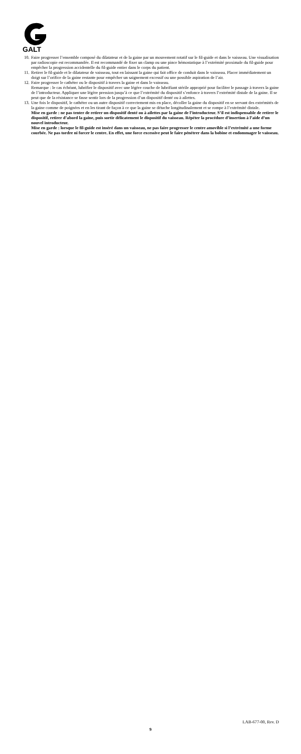GALT
10.
Faire progresser l’ensemble composé du dilatateur et de la gaine par un mouvement rotatif sur le fil-guide et dans le vaisseau. Une visualisation par radioscopie est recommandée. Il est recommandé de fixer un clamp ou une pince hémostatique à l’extrémité proximale du fil-guide pour empêcher la progression accidentelle du fil-guide entier dans le corps du patient.
11.
Retirer le fil-guide et le dilatateur de vaisseau, tout en laissant la gaine qui fait office de conduit dans le vaisseau. Placer immédiatement un doigt sur l’orifice de la gaine restante pour empêcher un saignement excessif ou une possible aspiration de l’air.
12.
Faire progresser le cathéter ou le dispositif à travers la gaine et dans le vaisseau.
Remarque : le cas échéant, lubrifier le dispositif avec une légère couche de lubrifiant stérile approprié pour faciliter le passage à travers la gaine de l’introducteur. Appliquer une légère pression jusqu’à ce que l’extrémité du dispositif s’enfonce à travers l’extrémité distale de la gaine. Il se peut que de la résistance se fasse sentir lors de la progression d’un dispositif denté ou à ailettes.
13.
Une fois le dispositif, le cathéter ou un autre dispositif correctement mis en place, décoller la gaine du dispositif en se servant des extrémités de la gaine comme de poignées et en les tirant de façon à ce que la gaine se détache longitudinalement et se rompe à l’extrémité distale.
Mise en garde : ne pas tenter de retirer un dispositif denté ou à ailettes par la gaine de l’introducteur. S’il est indispensable de retirer le dispositif, retirer d’abord la gaine, puis sortir délicatement le dispositif du vaisseau. Répéter la procédure d’insertion à l’aide d’un nouvel introducteur.
Mise en garde : lorsque le fil-guide est inséré dans un vaisseau, ne pas faire progresser le centre amovible si l’extrémité a une forme courbée. Ne pas tordre ni forcer le centre. En effet, une force excessive peut le faire pénétrer dans la bobine et endommager le vaisseau.
LAB-677-00, Rev. D
9